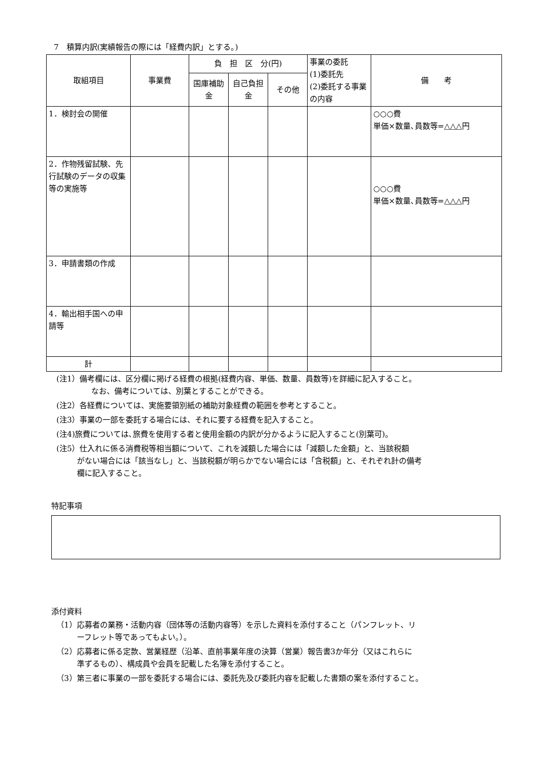7　積算内訳(実績報告の際には「経費内訳」とする。)
| 取組項目 | 事業費 | 負 担 区 分(円) | | | 事業の委託 (1)委託先 (2)委託する事業の内容 | 備 考 |
| --- | --- | --- | --- | --- | --- | --- |
| | | 国庫補助金 | 自己負担金 | その他 | | |
| 1．検討会の開催 | | | | | | ○○○費 単価×数量､員数等=△△△円 |
| 2．作物残留試験、先行試験のデータの収集等の実施等 | | | | | | ○○○費 単価×数量､員数等=△△△円 |
| 3．申請書類の作成 | | | | | | |
| 4．輸出相手国への申請等 | | | | | | |
| 計 | | | | | | |
(注1）備考欄には、区分欄に掲げる経費の根拠(経費内容、単価、数量、員数等)を詳細に記入すること。
なお、備考については、別葉とすることができる。
(注2）各経費については、実施要領別紙の補助対象経費の範囲を参考とすること。
(注3）事業の一部を委託する場合には、それに要する経費を記入すること。
(注4)旅費については､旅費を使用する者と使用金額の内訳が分かるように記入すること(別葉可)。
(注5）仕入れに係る消費税等相当額について、これを減額した場合には「減額した金額」と、当該税額
がない場合には「該当なし」と、当該税額が明らかでない場合には「含税額」と、それぞれ計の備考
欄に記入すること。
特記事項
添付資料
（1）応募者の業務・活動内容（団体等の活動内容等）を示した資料を添付すること（パンフレット、リ
ーフレット等であってもよい。）。
（2）応募者に係る定款、営業経歴（沿革、直前事業年度の決算（営業）報告書3か年分（又はこれらに
準ずるもの）、構成員や会員を記載した名簿を添付すること。
（3）第三者に事業の一部を委託する場合には、委託先及び委託内容を記載した書類の案を添付すること。